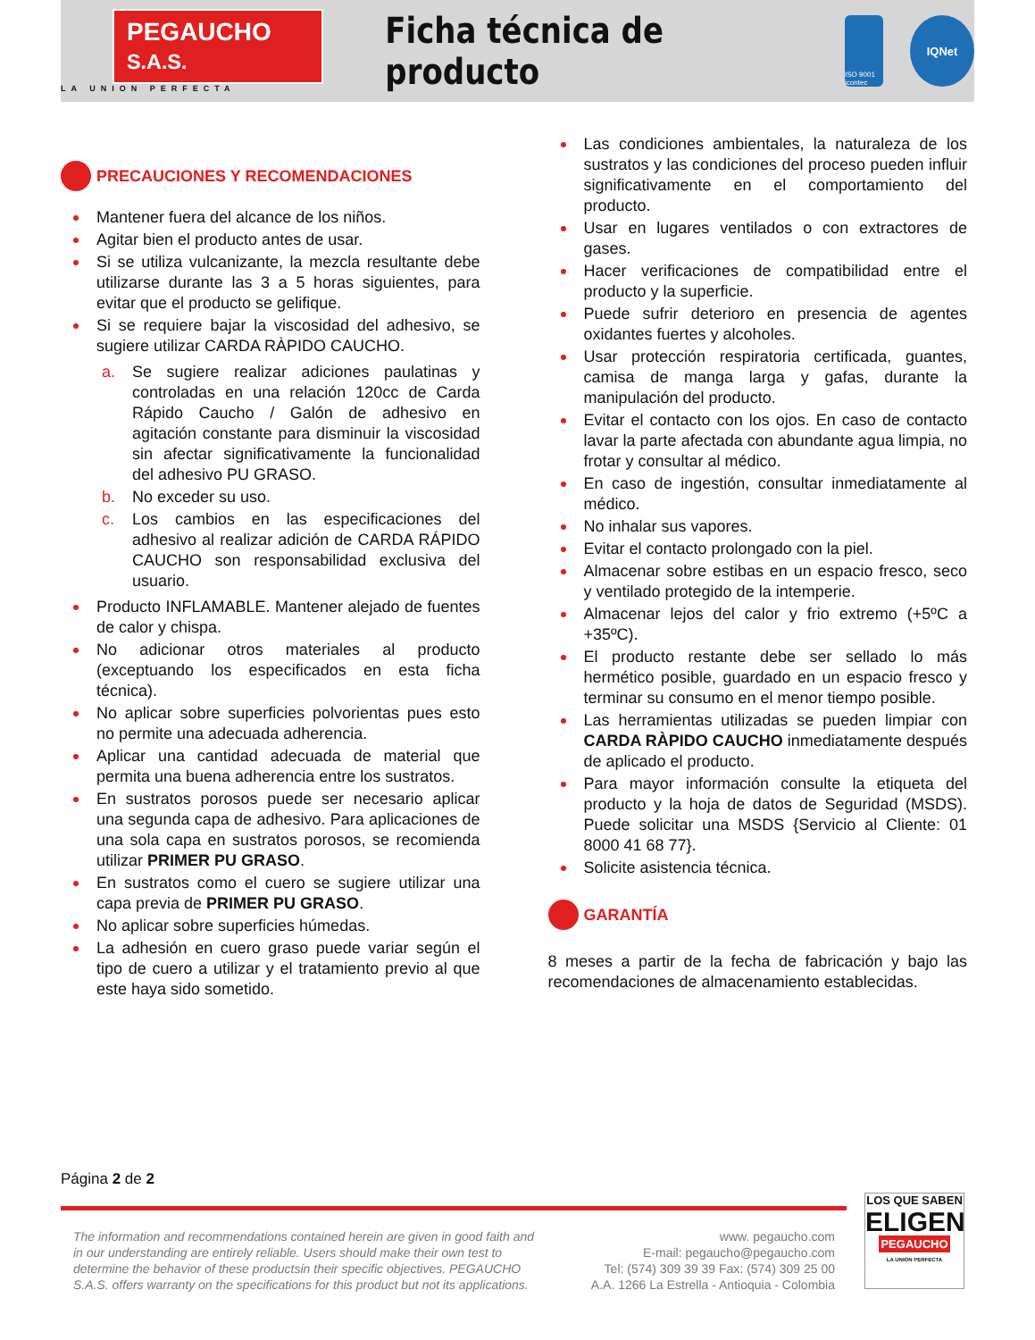PEGAUCHO S.A.S.
LA UNION PERFECTA
Ficha técnica de producto
ISO 9001 icontec
IQNet
PRECAUCIONES Y RECOMENDACIONES
Mantener fuera del alcance de los niños.
Agitar bien el producto antes de usar.
Si se utiliza vulcanizante, la mezcla resultante debe utilizarse durante las 3 a 5 horas siguientes, para evitar que el producto se gelifique.
Si se requiere bajar la viscosidad del adhesivo, se sugiere utilizar CARDA RÀPIDO CAUCHO.
a. Se sugiere realizar adiciones paulatinas y controladas en una relación 120cc de Carda Rápido Caucho / Galón de adhesivo en agitación constante para disminuir la viscosidad sin afectar significativamente la funcionalidad del adhesivo PU GRASO.
b. No exceder su uso.
c. Los cambios en las especificaciones del adhesivo al realizar adición de CARDA RÁPIDO CAUCHO son responsabilidad exclusiva del usuario.
Producto INFLAMABLE. Mantener alejado de fuentes de calor y chispa.
No adicionar otros materiales al producto (exceptuando los especificados en esta ficha técnica).
No aplicar sobre superficies polvorientas pues esto no permite una adecuada adherencia.
Aplicar una cantidad adecuada de material que permita una buena adherencia entre los sustratos.
En sustratos porosos puede ser necesario aplicar una segunda capa de adhesivo. Para aplicaciones de una sola capa en sustratos porosos, se recomienda utilizar PRIMER PU GRASO.
En sustratos como el cuero se sugiere utilizar una capa previa de PRIMER PU GRASO.
No aplicar sobre superficies húmedas.
La adhesión en cuero graso puede variar según el tipo de cuero a utilizar y el tratamiento previo al que este haya sido sometido.
Las condiciones ambientales, la naturaleza de los sustratos y las condiciones del proceso pueden influir significativamente en el comportamiento del producto.
Usar en lugares ventilados o con extractores de gases.
Hacer verificaciones de compatibilidad entre el producto y la superficie.
Puede sufrir deterioro en presencia de agentes oxidantes fuertes y alcoholes.
Usar protección respiratoria certificada, guantes, camisa de manga larga y gafas, durante la manipulación del producto.
Evitar el contacto con los ojos. En caso de contacto lavar la parte afectada con abundante agua limpia, no frotar y consultar al médico.
En caso de ingestión, consultar inmediatamente al médico.
No inhalar sus vapores.
Evitar el contacto prolongado con la piel.
Almacenar sobre estibas en un espacio fresco, seco y ventilado protegido de la intemperie.
Almacenar lejos del calor y frio extremo (+5ºC a +35ºC).
El producto restante debe ser sellado lo más hermético posible, guardado en un espacio fresco y terminar su consumo en el menor tiempo posible.
Las herramientas utilizadas se pueden limpiar con CARDA RÀPIDO CAUCHO inmediatamente después de aplicado el producto.
Para mayor información consulte la etiqueta del producto y la hoja de datos de Seguridad (MSDS). Puede solicitar una MSDS {Servicio al Cliente: 01 8000 41 68 77}.
Solicite asistencia técnica.
GARANTÍA
8 meses a partir de la fecha de fabricación y bajo las recomendaciones de almacenamiento establecidas.
Página 2 de 2
The information and recommendations contained herein are given in good faith and in our understanding are entirely reliable. Users should make their own test to determine the behavior of these productsin their specific objectives. PEGAUCHO S.A.S. offers warranty on the specifications for this product but not its applications.
www. pegaucho.com
E-mail: pegaucho@pegaucho.com
Tel: (574) 309 39 39 Fax: (574) 309 25 00
A.A. 1266 La Estrella - Antioquia - Colombia
LOS QUE SABEN
ELIGEN
PEGAUCHO
LA UNION PERFECTA